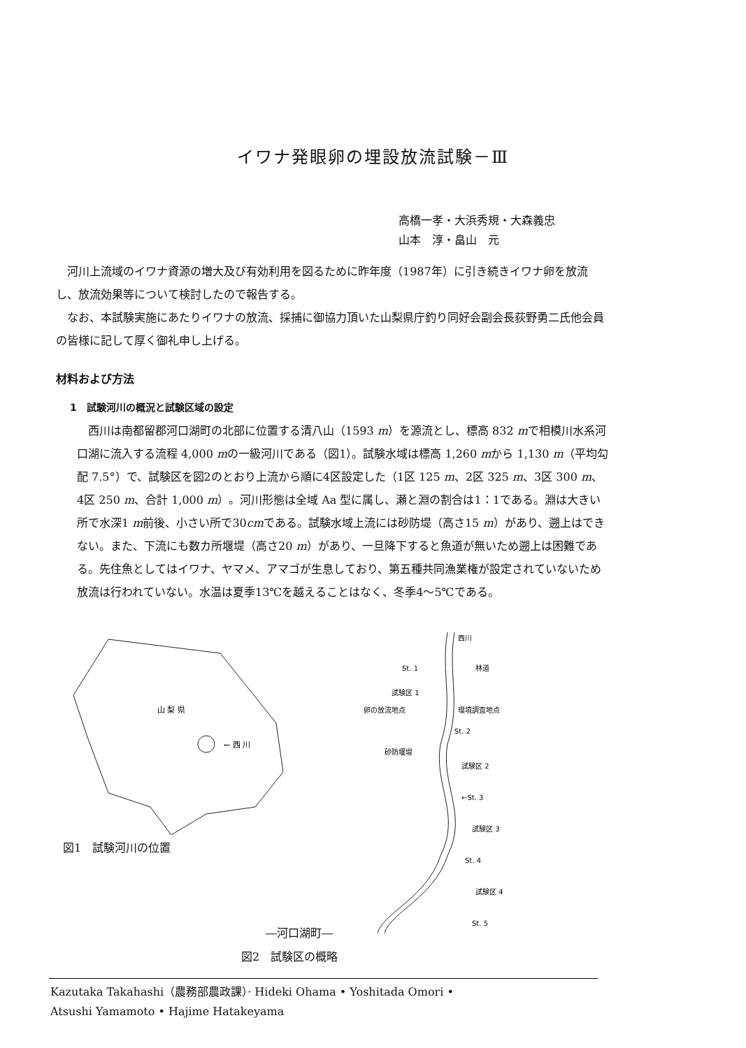イワナ発眼卵の埋設放流試験－Ⅲ
高橋一孝・大浜秀規・大森義忠
山本　淳・畠山　元
河川上流域のイワナ資源の増大及び有効利用を図るために昨年度（1987年）に引き続きイワナ卵を放流し、放流効果等について検討したので報告する。
なお、本試験実施にあたりイワナの放流、採捕に御協力頂いた山梨県庁釣り同好会副会長荻野勇二氏他会員の皆様に記して厚く御礼申し上げる。
材料および方法
1　試験河川の概況と試験区域の設定
西川は南都留郡河口湖町の北部に位置する清八山（1593 m）を源流とし、標高 832 mで相模川水系河口湖に流入する流程 4,000 mの一級河川である（図1）。試験水域は標高 1,260 mから 1,130 m（平均勾配 7.5°）で、試験区を図2のとおり上流から順に4区設定した（1区 125 m、2区 325 m、3区 300 m、4区 250 m、合計 1,000 m）。河川形態は全域 Aa 型に属し、瀬と淵の割合は1：1である。淵は大きい所で水深1 m前後、小さい所で30cmである。試験水域上流には砂防堤（高さ15 m）があり、遡上はできない。また、下流にも数カ所堰堤（高さ20 m）があり、一旦降下すると魚道が無いため遡上は困難である。先住魚としてはイワナ、ヤマメ、アマゴが生息しており、第五種共同漁業権が設定されていないため放流は行われていない。水温は夏季13℃を越えることはなく、冬季4～5℃である。
山 梨 県
← 西 川
図1　試験河川の位置
西川
St. 1
林道
試験区 1
卵の放流地点
環境調査地点
St. 2
砂防堰堤
試験区 2
←St. 3
試験区 3
St. 4
試験区 4
St. 5
―河口湖町―
図2　試験区の概略
Kazutaka Takahashi（農務部農政課）· Hideki Ohama • Yoshitada Omori •
Atsushi Yamamoto • Hajime Hatakeyama